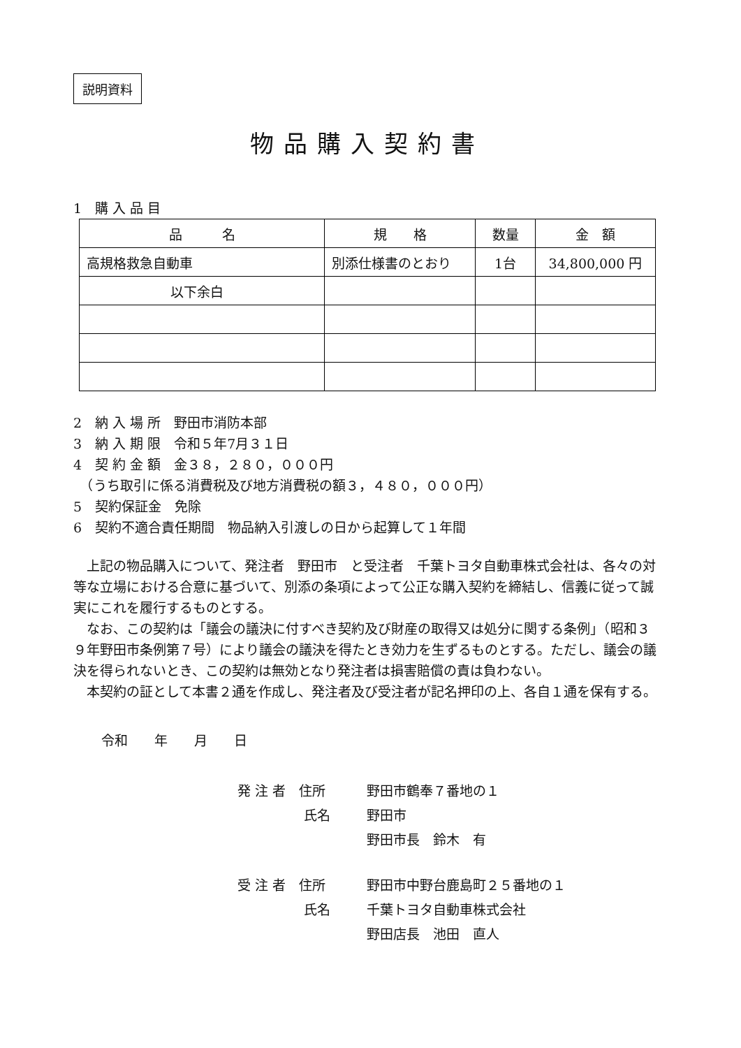説明資料
物品購入契約書
1　購 入 品 目
| 品 名 | 規 格 | 数量 | 金 額 |
| --- | --- | --- | --- |
| 高規格救急自動車 | 別添仕様書のとおり | 1台 | 34,800,000 円 |
| 以下余白 | | | |
2　納 入 場 所　野田市消防本部
3　納 入 期 限　令和５年7月３１日
4　契 約 金 額　金３８，２８０，０００円
　（うち取引に係る消費税及び地方消費税の額３，４８０，０００円）
5　契約保証金　免除
6　契約不適合責任期間　物品納入引渡しの日から起算して１年間
上記の物品購入について、発注者　野田市　と受注者　千葉トヨタ自動車株式会社は、各々の対等な立場における合意に基づいて、別添の条項によって公正な購入契約を締結し、信義に従って誠実にこれを履行するものとする。
なお、この契約は「議会の議決に付すべき契約及び財産の取得又は処分に関する条例」（昭和３９年野田市条例第７号）により議会の議決を得たとき効力を生ずるものとする。ただし、議会の議決を得られないとき、この契約は無効となり発注者は損害賠償の責は負わない。
本契約の証として本書２通を作成し、発注者及び受注者が記名押印の上、各自１通を保有する。
令和　　年　　月　　日
発 注 者　住所 野田市鶴奉７番地の１
　　　　　氏名 野田市
野田市長　鈴木　有
受 注 者　住所 野田市中野台鹿島町２５番地の１
　　　　　氏名 千葉トヨタ自動車株式会社
野田店長　池田　直人